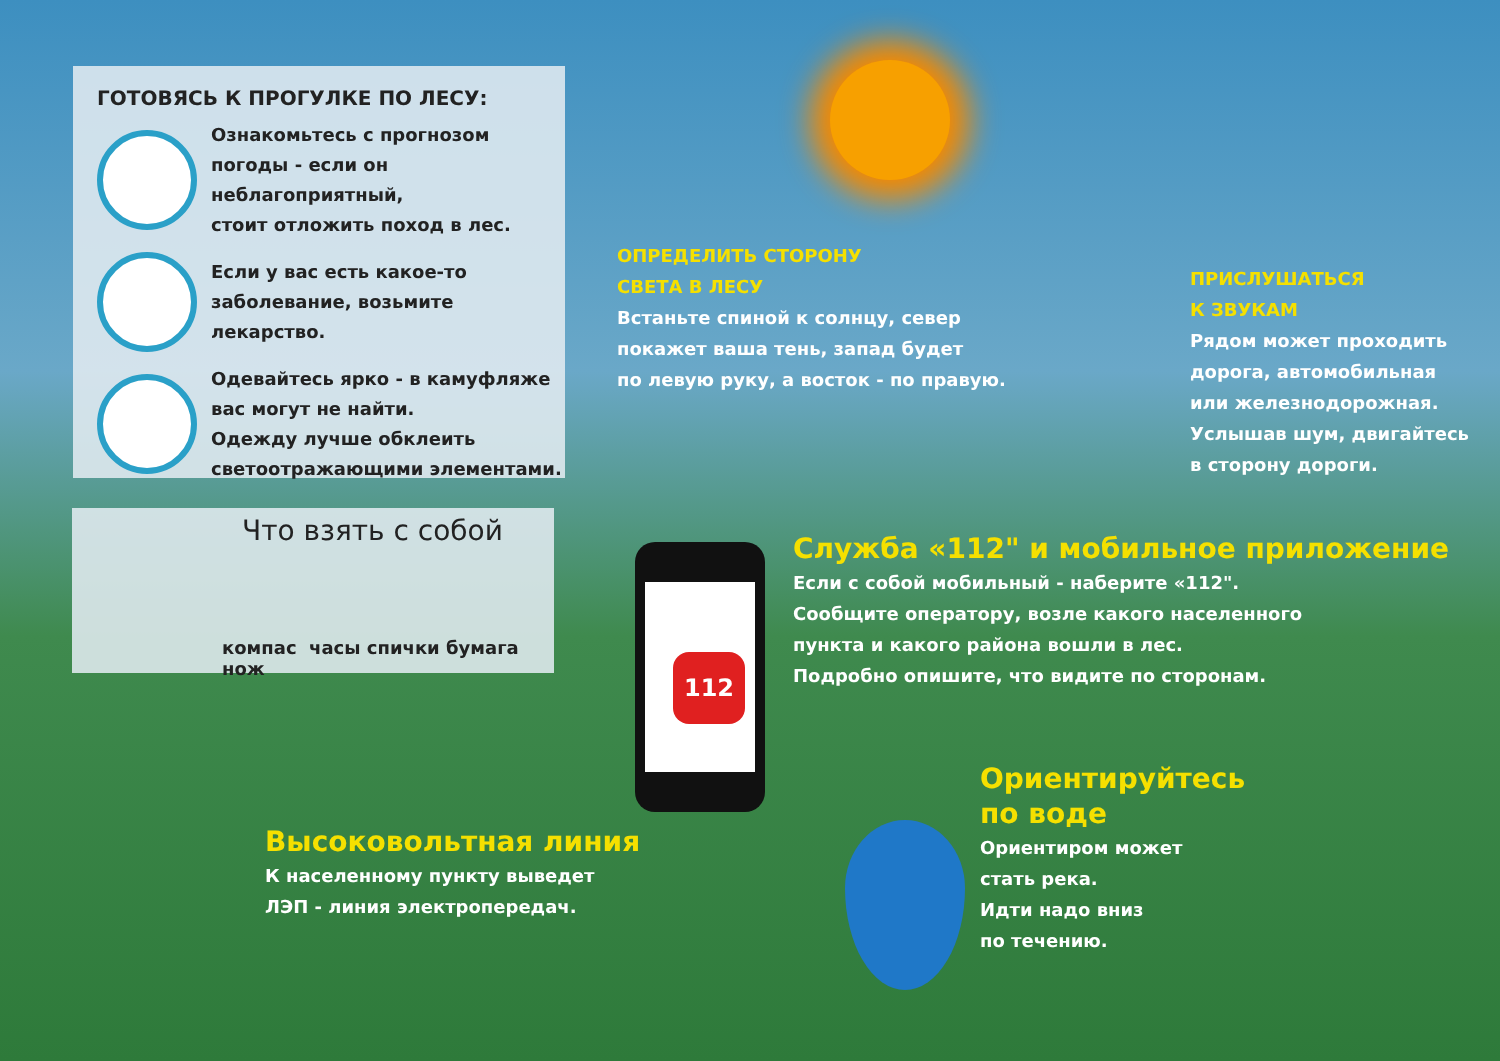ГОТОВЯСЬ К ПРОГУЛКЕ ПО ЛЕСУ:
Ознакомьтесь с прогнозом
погоды - если он неблагоприятный,
стоит отложить поход в лес.
Если у вас есть какое-то
заболевание, возьмите лекарство.
Одевайтесь ярко - в камуфляже
вас могут не найти.
Одежду лучше обклеить
светоотражающими элементами.
Что взять с собой
компас часы спички бумага нож
ОПРЕДЕЛИТЬ СТОРОНУ
СВЕТА В ЛЕСУ
Встаньте спиной к солнцу, север
покажет ваша тень, запад будет
по левую руку, а восток - по правую.
ПРИСЛУШАТЬСЯ
К ЗВУКАМ
Рядом может проходить
дорога, автомобильная
или железнодорожная.
Услышав шум, двигайтесь
в сторону дороги.
112
Служба «112" и мобильное приложение
Если с собой мобильный - наберите «112".
Сообщите оператору, возле какого населенного
пункта и какого района вошли в лес.
Подробно опишите, что видите по сторонам.
Высоковольтная линия
К населенному пункту выведет
ЛЭП - линия электропередач.
Ориентируйтесь
по воде
Ориентиром может
стать река.
Идти надо вниз
по течению.